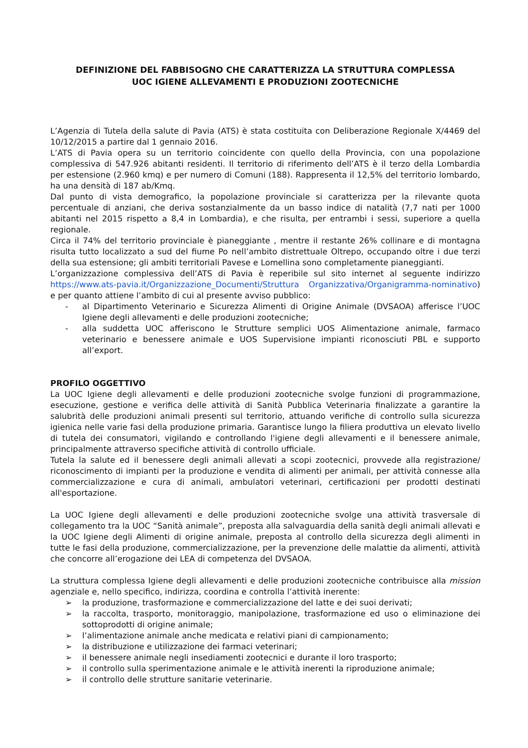DEFINIZIONE DEL FABBISOGNO CHE CARATTERIZZA LA STRUTTURA COMPLESSA
UOC IGIENE ALLEVAMENTI E PRODUZIONI ZOOTECNICHE
L’Agenzia di Tutela della salute di Pavia (ATS) è stata costituita con Deliberazione Regionale X/4469 del 10/12/2015 a partire dal 1 gennaio 2016.
L’ATS di Pavia opera su un territorio coincidente con quello della Provincia, con una popolazione complessiva di 547.926 abitanti residenti. Il territorio di riferimento dell’ATS è il terzo della Lombardia per estensione (2.960 kmq) e per numero di Comuni (188). Rappresenta il 12,5% del territorio lombardo, ha una densità di 187 ab/Kmq.
Dal punto di vista demografico, la popolazione provinciale si caratterizza per la rilevante quota percentuale di anziani, che deriva sostanzialmente da un basso indice di natalità (7,7 nati per 1000 abitanti nel 2015 rispetto a 8,4 in Lombardia), e che risulta, per entrambi i sessi, superiore a quella regionale.
Circa il 74% del territorio provinciale è pianeggiante , mentre il restante 26% collinare e di montagna risulta tutto localizzato a sud del fiume Po nell’ambito distrettuale Oltrepo, occupando oltre i due terzi della sua estensione; gli ambiti territoriali Pavese e Lomellina sono completamente pianeggianti.
L’organizzazione complessiva dell’ATS di Pavia è reperibile sul sito internet al seguente indirizzo https://www.ats-pavia.it/Organizzazione_Documenti/Struttura Organizzativa/Organigramma-nominativo) e per quanto attiene l’ambito di cui al presente avviso pubblico:
- al Dipartimento Veterinario e Sicurezza Alimenti di Origine Animale (DVSAOA) afferisce l’UOC Igiene degli allevamenti e delle produzioni zootecniche;
- alla suddetta UOC afferiscono le Strutture semplici UOS Alimentazione animale, farmaco veterinario e benessere animale e UOS Supervisione impianti riconosciuti PBL e supporto all’export.
PROFILO OGGETTIVO
La UOC Igiene degli allevamenti e delle produzioni zootecniche svolge funzioni di programmazione, esecuzione, gestione e verifica delle attività di Sanità Pubblica Veterinaria finalizzate a garantire la salubrità delle produzioni animali presenti sul territorio, attuando verifiche di controllo sulla sicurezza igienica nelle varie fasi della produzione primaria. Garantisce lungo la filiera produttiva un elevato livello di tutela dei consumatori, vigilando e controllando l'igiene degli allevamenti e il benessere animale, principalmente attraverso specifiche attività di controllo ufficiale.
Tutela la salute ed il benessere degli animali allevati a scopi zootecnici, provvede alla registrazione/ riconoscimento di impianti per la produzione e vendita di alimenti per animali, per attività connesse alla commercializzazione e cura di animali, ambulatori veterinari, certificazioni per prodotti destinati all'esportazione.
La UOC Igiene degli allevamenti e delle produzioni zootecniche svolge una attività trasversale di collegamento tra la UOC “Sanità animale”, preposta alla salvaguardia della sanità degli animali allevati e la UOC Igiene degli Alimenti di origine animale, preposta al controllo della sicurezza degli alimenti in tutte le fasi della produzione, commercializzazione, per la prevenzione delle malattie da alimenti, attività che concorre all’erogazione dei LEA di competenza del DVSAOA.
La struttura complessa Igiene degli allevamenti e delle produzioni zootecniche contribuisce alla mission agenziale e, nello specifico, indirizza, coordina e controlla l’attività inerente:
➢ la produzione, trasformazione e commercializzazione del latte e dei suoi derivati;
➢ la raccolta, trasporto, monitoraggio, manipolazione, trasformazione ed uso o eliminazione dei sottoprodotti di origine animale;
➢ l’alimentazione animale anche medicata e relativi piani di campionamento;
➢ la distribuzione e utilizzazione dei farmaci veterinari;
➢ il benessere animale negli insediamenti zootecnici e durante il loro trasporto;
➢ il controllo sulla sperimentazione animale e le attività inerenti la riproduzione animale;
➢ il controllo delle strutture sanitarie veterinarie.